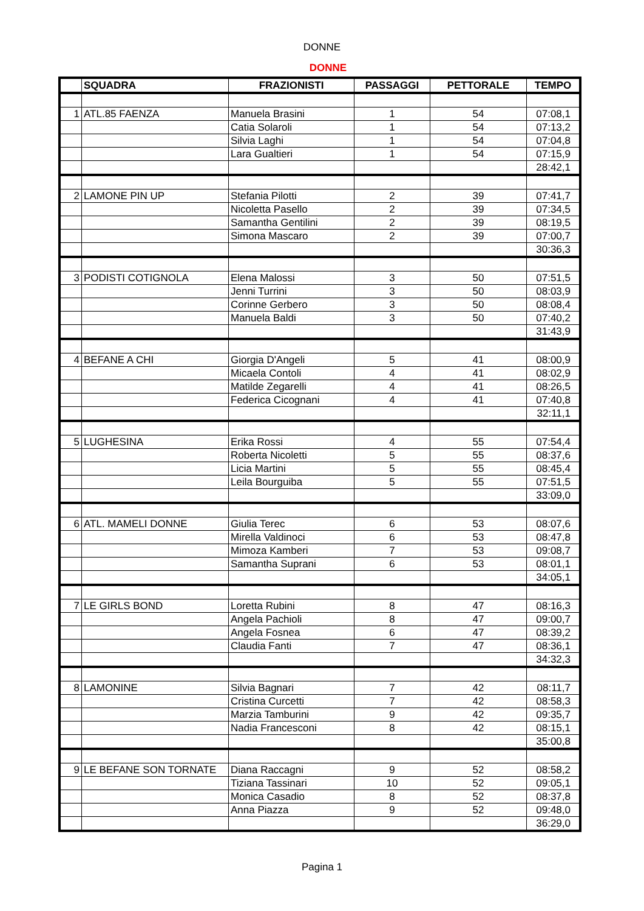DONNE
DONNE
| | SQUADRA | FRAZIONISTI | PASSAGGI | PETTORALE | TEMPO |
| --- | --- | --- | --- | --- | --- |
| 1 | ATL.85 FAENZA | Manuela Brasini | 1 | 54 | 07:08,1 |
| | | Catia Solaroli | 1 | 54 | 07:13,2 |
| | | Silvia Laghi | 1 | 54 | 07:04,8 |
| | | Lara Gualtieri | 1 | 54 | 07:15,9 |
| | | | | | 28:42,1 |
| 2 | LAMONE PIN UP | Stefania Pilotti | 2 | 39 | 07:41,7 |
| | | Nicoletta Pasello | 2 | 39 | 07:34,5 |
| | | Samantha Gentilini | 2 | 39 | 08:19,5 |
| | | Simona Mascaro | 2 | 39 | 07:00,7 |
| | | | | | 30:36,3 |
| 3 | PODISTI COTIGNOLA | Elena Malossi | 3 | 50 | 07:51,5 |
| | | Jenni Turrini | 3 | 50 | 08:03,9 |
| | | Corinne Gerbero | 3 | 50 | 08:08,4 |
| | | Manuela Baldi | 3 | 50 | 07:40,2 |
| | | | | | 31:43,9 |
| 4 | BEFANE A CHI | Giorgia D'Angeli | 5 | 41 | 08:00,9 |
| | | Micaela Contoli | 4 | 41 | 08:02,9 |
| | | Matilde Zegarelli | 4 | 41 | 08:26,5 |
| | | Federica Cicognani | 4 | 41 | 07:40,8 |
| | | | | | 32:11,1 |
| 5 | LUGHESINA | Erika Rossi | 4 | 55 | 07:54,4 |
| | | Roberta Nicoletti | 5 | 55 | 08:37,6 |
| | | Licia Martini | 5 | 55 | 08:45,4 |
| | | Leila Bourguiba | 5 | 55 | 07:51,5 |
| | | | | | 33:09,0 |
| 6 | ATL. MAMELI DONNE | Giulia Terec | 6 | 53 | 08:07,6 |
| | | Mirella Valdinoci | 6 | 53 | 08:47,8 |
| | | Mimoza Kamberi | 7 | 53 | 09:08,7 |
| | | Samantha Suprani | 6 | 53 | 08:01,1 |
| | | | | | 34:05,1 |
| 7 | LE GIRLS BOND | Loretta Rubini | 8 | 47 | 08:16,3 |
| | | Angela Pachioli | 8 | 47 | 09:00,7 |
| | | Angela Fosnea | 6 | 47 | 08:39,2 |
| | | Claudia Fanti | 7 | 47 | 08:36,1 |
| | | | | | 34:32,3 |
| 8 | LAMONINE | Silvia Bagnari | 7 | 42 | 08:11,7 |
| | | Cristina Curcetti | 7 | 42 | 08:58,3 |
| | | Marzia Tamburini | 9 | 42 | 09:35,7 |
| | | Nadia Francesconi | 8 | 42 | 08:15,1 |
| | | | | | 35:00,8 |
| 9 | LE BEFANE SON TORNATE | Diana Raccagni | 9 | 52 | 08:58,2 |
| | | Tiziana Tassinari | 10 | 52 | 09:05,1 |
| | | Monica Casadio | 8 | 52 | 08:37,8 |
| | | Anna Piazza | 9 | 52 | 09:48,0 |
| | | | | | 36:29,0 |
Pagina 1